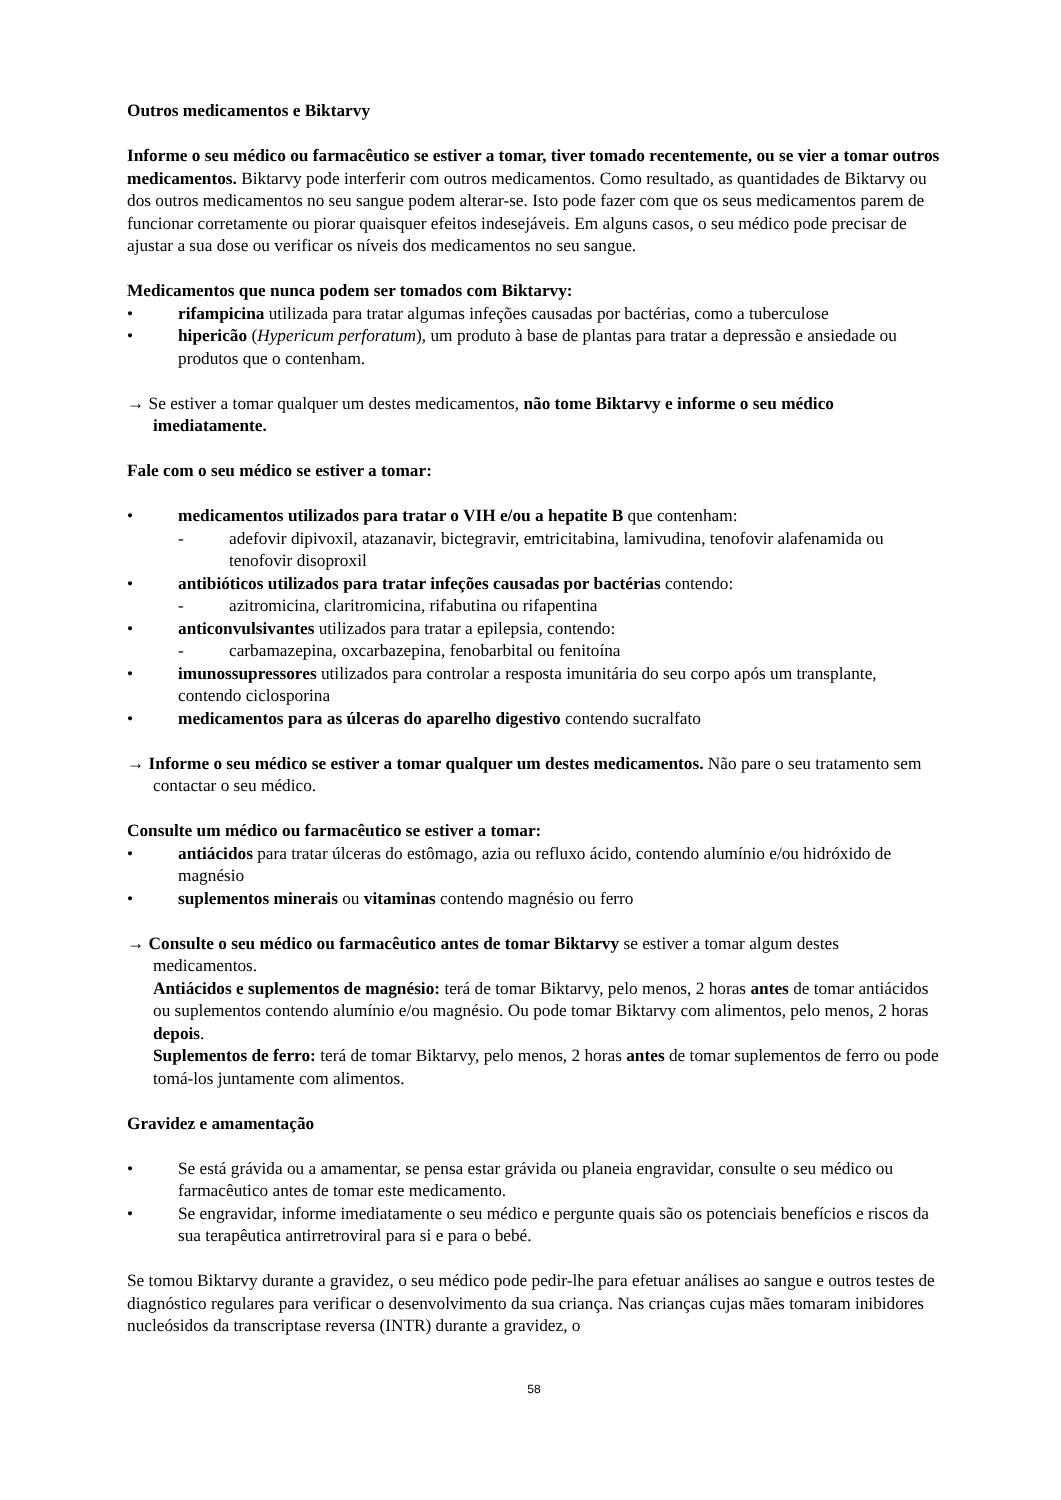Outros medicamentos e Biktarvy
Informe o seu médico ou farmacêutico se estiver a tomar, tiver tomado recentemente, ou se vier a tomar outros medicamentos. Biktarvy pode interferir com outros medicamentos. Como resultado, as quantidades de Biktarvy ou dos outros medicamentos no seu sangue podem alterar-se. Isto pode fazer com que os seus medicamentos parem de funcionar corretamente ou piorar quaisquer efeitos indesejáveis. Em alguns casos, o seu médico pode precisar de ajustar a sua dose ou verificar os níveis dos medicamentos no seu sangue.
Medicamentos que nunca podem ser tomados com Biktarvy:
• rifampicina utilizada para tratar algumas infeções causadas por bactérias, como a tuberculose
• hipericão (Hypericum perforatum), um produto à base de plantas para tratar a depressão e ansiedade ou produtos que o contenham.
→ Se estiver a tomar qualquer um destes medicamentos, não tome Biktarvy e informe o seu médico imediatamente.
Fale com o seu médico se estiver a tomar:
• medicamentos utilizados para tratar o VIH e/ou a hepatite B que contenham:
- adefovir dipivoxil, atazanavir, bictegravir, emtricitabina, lamivudina, tenofovir alafenamida ou tenofovir disoproxil
• antibióticos utilizados para tratar infeções causadas por bactérias contendo:
- azitromicina, claritromicina, rifabutina ou rifapentina
• anticonvulsivantes utilizados para tratar a epilepsia, contendo:
- carbamazepina, oxcarbazepina, fenobarbital ou fenitoína
• imunossupressores utilizados para controlar a resposta imunitária do seu corpo após um transplante, contendo ciclosporina
• medicamentos para as úlceras do aparelho digestivo contendo sucralfato
→ Informe o seu médico se estiver a tomar qualquer um destes medicamentos. Não pare o seu tratamento sem contactar o seu médico.
Consulte um médico ou farmacêutico se estiver a tomar:
• antiácidos para tratar úlceras do estômago, azia ou refluxo ácido, contendo alumínio e/ou hidróxido de magnésio
• suplementos minerais ou vitaminas contendo magnésio ou ferro
→ Consulte o seu médico ou farmacêutico antes de tomar Biktarvy se estiver a tomar algum destes medicamentos.
Antiácidos e suplementos de magnésio: terá de tomar Biktarvy, pelo menos, 2 horas antes de tomar antiácidos ou suplementos contendo alumínio e/ou magnésio. Ou pode tomar Biktarvy com alimentos, pelo menos, 2 horas depois.
Suplementos de ferro: terá de tomar Biktarvy, pelo menos, 2 horas antes de tomar suplementos de ferro ou pode tomá-los juntamente com alimentos.
Gravidez e amamentação
• Se está grávida ou a amamentar, se pensa estar grávida ou planeia engravidar, consulte o seu médico ou farmacêutico antes de tomar este medicamento.
• Se engravidar, informe imediatamente o seu médico e pergunte quais são os potenciais benefícios e riscos da sua terapêutica antirretroviral para si e para o bebé.
Se tomou Biktarvy durante a gravidez, o seu médico pode pedir-lhe para efetuar análises ao sangue e outros testes de diagnóstico regulares para verificar o desenvolvimento da sua criança. Nas crianças cujas mães tomaram inibidores nucleósidos da transcriptase reversa (INTR) durante a gravidez, o
58